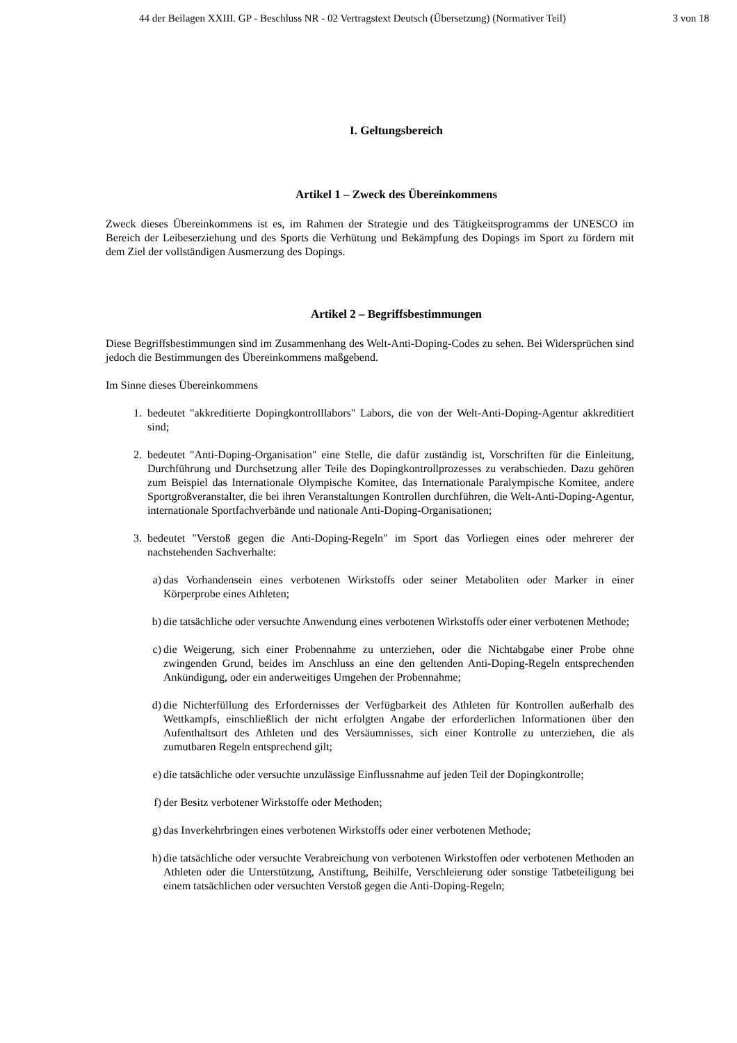44 der Beilagen XXIII. GP - Beschluss NR - 02 Vertragstext Deutsch (Übersetzung) (Normativer Teil) 3 von 18
I. Geltungsbereich
Artikel 1 – Zweck des Übereinkommens
Zweck dieses Übereinkommens ist es, im Rahmen der Strategie und des Tätigkeitsprogramms der UNESCO im Bereich der Leibeserziehung und des Sports die Verhütung und Bekämpfung des Dopings im Sport zu fördern mit dem Ziel der vollständigen Ausmerzung des Dopings.
Artikel 2 – Begriffsbestimmungen
Diese Begriffsbestimmungen sind im Zusammenhang des Welt-Anti-Doping-Codes zu sehen. Bei Widersprüchen sind jedoch die Bestimmungen des Übereinkommens maßgebend.
Im Sinne dieses Übereinkommens
1. bedeutet "akkreditierte Dopingkontrolllabors" Labors, die von der Welt-Anti-Doping-Agentur akkreditiert sind;
2. bedeutet "Anti-Doping-Organisation" eine Stelle, die dafür zuständig ist, Vorschriften für die Einleitung, Durchführung und Durchsetzung aller Teile des Dopingkontrollprozesses zu verabschieden. Dazu gehören zum Beispiel das Internationale Olympische Komitee, das Internationale Paralympische Komitee, andere Sportgroßveranstalter, die bei ihren Veranstaltungen Kontrollen durchführen, die Welt-Anti-Doping-Agentur, internationale Sportfachverbände und nationale Anti-Doping-Organisationen;
3. bedeutet "Verstoß gegen die Anti-Doping-Regeln" im Sport das Vorliegen eines oder mehrerer der nachstehenden Sachverhalte:
a) das Vorhandensein eines verbotenen Wirkstoffs oder seiner Metaboliten oder Marker in einer Körperprobe eines Athleten;
b) die tatsächliche oder versuchte Anwendung eines verbotenen Wirkstoffs oder einer verbotenen Methode;
c) die Weigerung, sich einer Probennahme zu unterziehen, oder die Nichtabgabe einer Probe ohne zwingenden Grund, beides im Anschluss an eine den geltenden Anti-Doping-Regeln entsprechenden Ankündigung, oder ein anderweitiges Umgehen der Probennahme;
d) die Nichterfüllung des Erfordernisses der Verfügbarkeit des Athleten für Kontrollen außerhalb des Wettkampfs, einschließlich der nicht erfolgten Angabe der erforderlichen Informationen über den Aufenthaltsort des Athleten und des Versäumnisses, sich einer Kontrolle zu unterziehen, die als zumutbaren Regeln entsprechend gilt;
e) die tatsächliche oder versuchte unzulässige Einflussnahme auf jeden Teil der Dopingkontrolle;
f) der Besitz verbotener Wirkstoffe oder Methoden;
g) das Inverkehrbringen eines verbotenen Wirkstoffs oder einer verbotenen Methode;
h) die tatsächliche oder versuchte Verabreichung von verbotenen Wirkstoffen oder verbotenen Methoden an Athleten oder die Unterstützung, Anstiftung, Beihilfe, Verschleierung oder sonstige Tatbeteiligung bei einem tatsächlichen oder versuchten Verstoß gegen die Anti-Doping-Regeln;